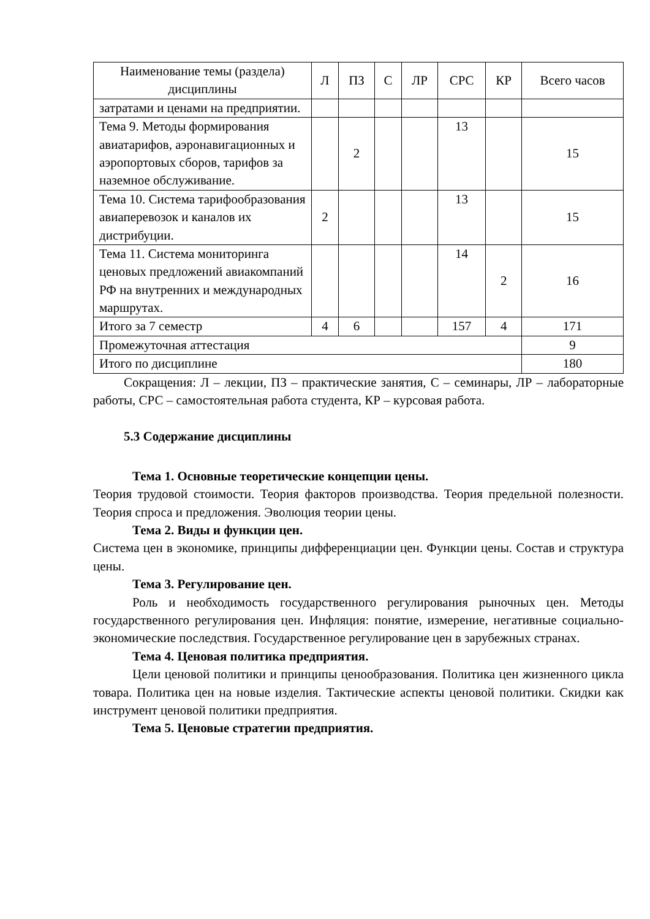| Наименование темы (раздела) дисциплины | Л | ПЗ | С | ЛР | СРС | КР | Всего часов |
| --- | --- | --- | --- | --- | --- | --- | --- |
| затратами и ценами на предприятии. | | | | | | | |
| Тема 9. Методы формирования авиатарифов, аэронавигационных и аэропортовых сборов, тарифов за наземное обслуживание. | | 2 | | | 13 | | 15 |
| Тема 10. Система тарифообразования авиаперевозок и каналов их дистрибуции. | 2 | | | | 13 | | 15 |
| Тема 11. Система мониторинга ценовых предложений авиакомпаний РФ на внутренних и международных маршрутах. | | | | | 14 | 2 | 16 |
| Итого за 7 семестр | 4 | 6 | | | 157 | 4 | 171 |
| Промежуточная аттестация | | | | | | | 9 |
| Итого по дисциплине | | | | | | | 180 |
Сокращения: Л – лекции, ПЗ – практические занятия, С – семинары, ЛР – лабораторные работы, СРС – самостоятельная работа студента, КР – курсовая работа.
5.3 Содержание дисциплины
Тема 1. Основные теоретические концепции цены.
Теория трудовой стоимости. Теория факторов производства. Теория предельной полезности. Теория спроса и предложения. Эволюция теории цены.
Тема 2. Виды и функции цен.
Система цен в экономике, принципы дифференциации цен. Функции цены. Состав и структура цены.
Тема 3. Регулирование цен.
Роль и необходимость государственного регулирования рыночных цен. Методы государственного регулирования цен. Инфляция: понятие, измерение, негативные социально-экономические последствия. Государственное регулирование цен в зарубежных странах.
Тема 4. Ценовая политика предприятия.
Цели ценовой политики и принципы ценообразования. Политика цен жизненного цикла товара. Политика цен на новые изделия. Тактические аспекты ценовой политики. Скидки как инструмент ценовой политики предприятия.
Тема 5. Ценовые стратегии предприятия.